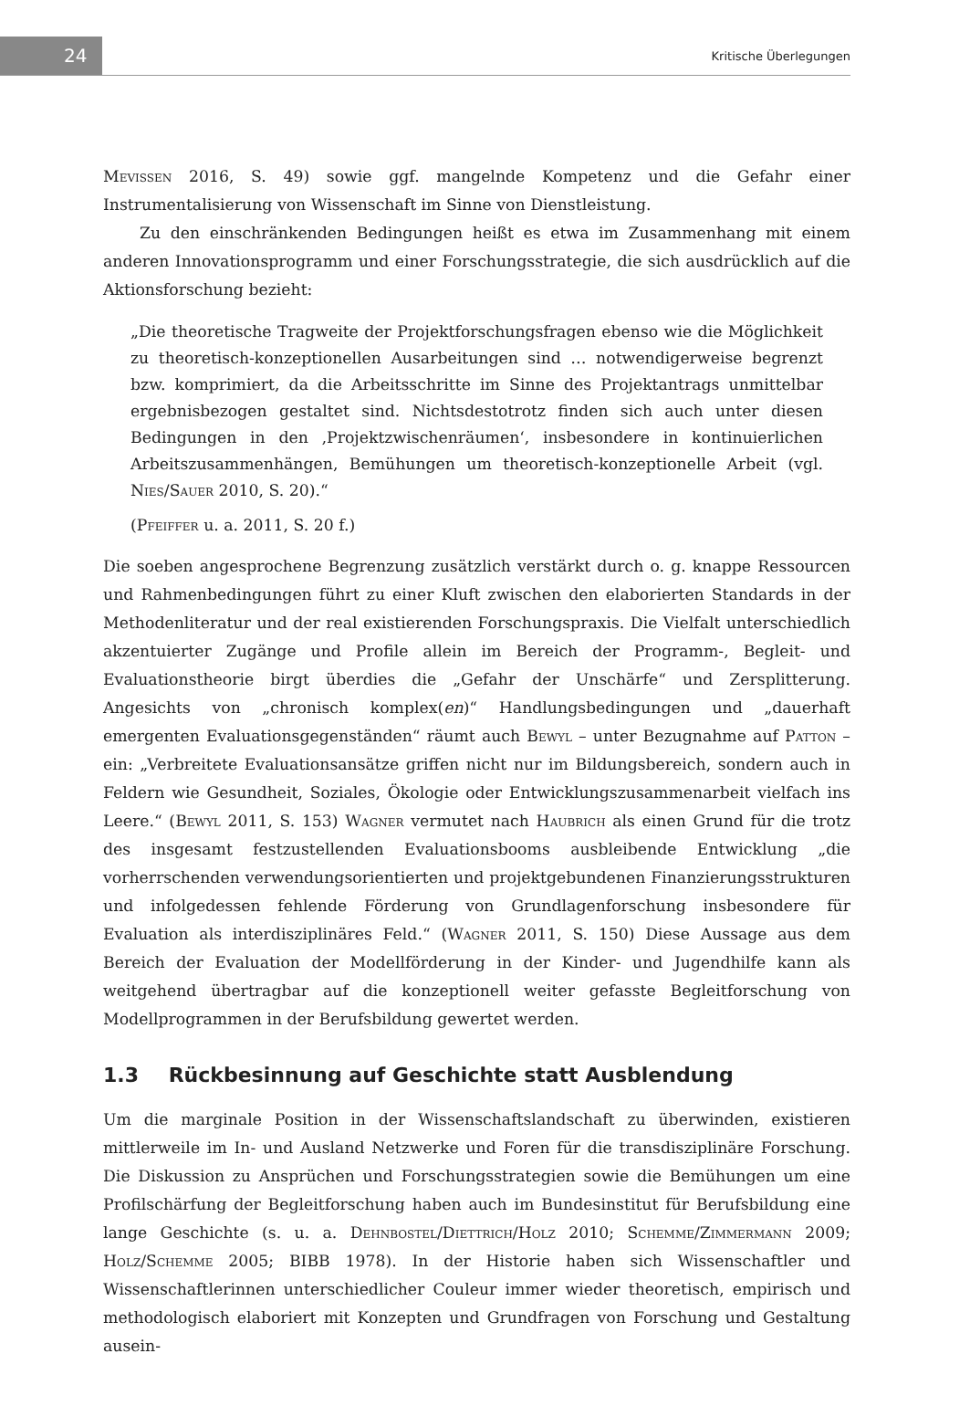24
Kritische Überlegungen
Mevissen 2016, S. 49) sowie ggf. mangelnde Kompetenz und die Gefahr einer Instrumentalisierung von Wissenschaft im Sinne von Dienstleistung.
Zu den einschränkenden Bedingungen heißt es etwa im Zusammenhang mit einem anderen Innovationsprogramm und einer Forschungsstrategie, die sich ausdrücklich auf die Aktionsforschung bezieht:
„Die theoretische Tragweite der Projektforschungsfragen ebenso wie die Möglichkeit zu theoretisch-konzeptionellen Ausarbeitungen sind … notwendigerweise begrenzt bzw. komprimiert, da die Arbeitsschritte im Sinne des Projektantrags unmittelbar ergebnisbezogen gestaltet sind. Nichtsdestotrotz finden sich auch unter diesen Bedingungen in den ‚Projektzwischenräumen‘, insbesondere in kontinuierlichen Arbeitszusammenhängen, Bemühungen um theoretisch-konzeptionelle Arbeit (vgl. Nies/Sauer 2010, S. 20).“
(Pfeiffer u. a. 2011, S. 20 f.)
Die soeben angesprochene Begrenzung zusätzlich verstärkt durch o. g. knappe Ressourcen und Rahmenbedingungen führt zu einer Kluft zwischen den elaborierten Standards in der Methodenliteratur und der real existierenden Forschungspraxis. Die Vielfalt unterschiedlich akzentuierter Zugänge und Profile allein im Bereich der Programm-, Begleit- und Evaluationstheorie birgt überdies die „Gefahr der Unschärfe“ und Zersplitterung. Angesichts von „chronisch komplex(en)“ Handlungsbedingungen und „dauerhaft emergenten Evaluationsgegenständen“ räumt auch Bewyl – unter Bezugnahme auf Patton – ein: „Verbreitete Evaluationsansätze griffen nicht nur im Bildungsbereich, sondern auch in Feldern wie Gesundheit, Soziales, Ökologie oder Entwicklungszusammenarbeit vielfach ins Leere.“ (Bewyl 2011, S. 153) Wagner vermutet nach Haubrich als einen Grund für die trotz des insgesamt festzustellenden Evaluationsbooms ausbleibende Entwicklung „die vorherrschenden verwendungsorientierten und projektgebundenen Finanzierungsstrukturen und infolgedessen fehlende Förderung von Grundlagenforschung insbesondere für Evaluation als interdisziplinäres Feld.“ (Wagner 2011, S. 150) Diese Aussage aus dem Bereich der Evaluation der Modellförderung in der Kinder- und Jugendhilfe kann als weitgehend übertragbar auf die konzeptionell weiter gefasste Begleitforschung von Modellprogrammen in der Berufsbildung gewertet werden.
1.3 Rückbesinnung auf Geschichte statt Ausblendung
Um die marginale Position in der Wissenschaftslandschaft zu überwinden, existieren mittlerweile im In- und Ausland Netzwerke und Foren für die transdisziplinäre Forschung. Die Diskussion zu Ansprüchen und Forschungsstrategien sowie die Bemühungen um eine Profilschärfung der Begleitforschung haben auch im Bundesinstitut für Berufsbildung eine lange Geschichte (s. u. a. Dehnbostel/Diettrich/Holz 2010; Schemme/Zimmermann 2009; Holz/Schemme 2005; BIBB 1978). In der Historie haben sich Wissenschaftler und Wissenschaftlerinnen unterschiedlicher Couleur immer wieder theoretisch, empirisch und methodologisch elaboriert mit Konzepten und Grundfragen von Forschung und Gestaltung ausein-